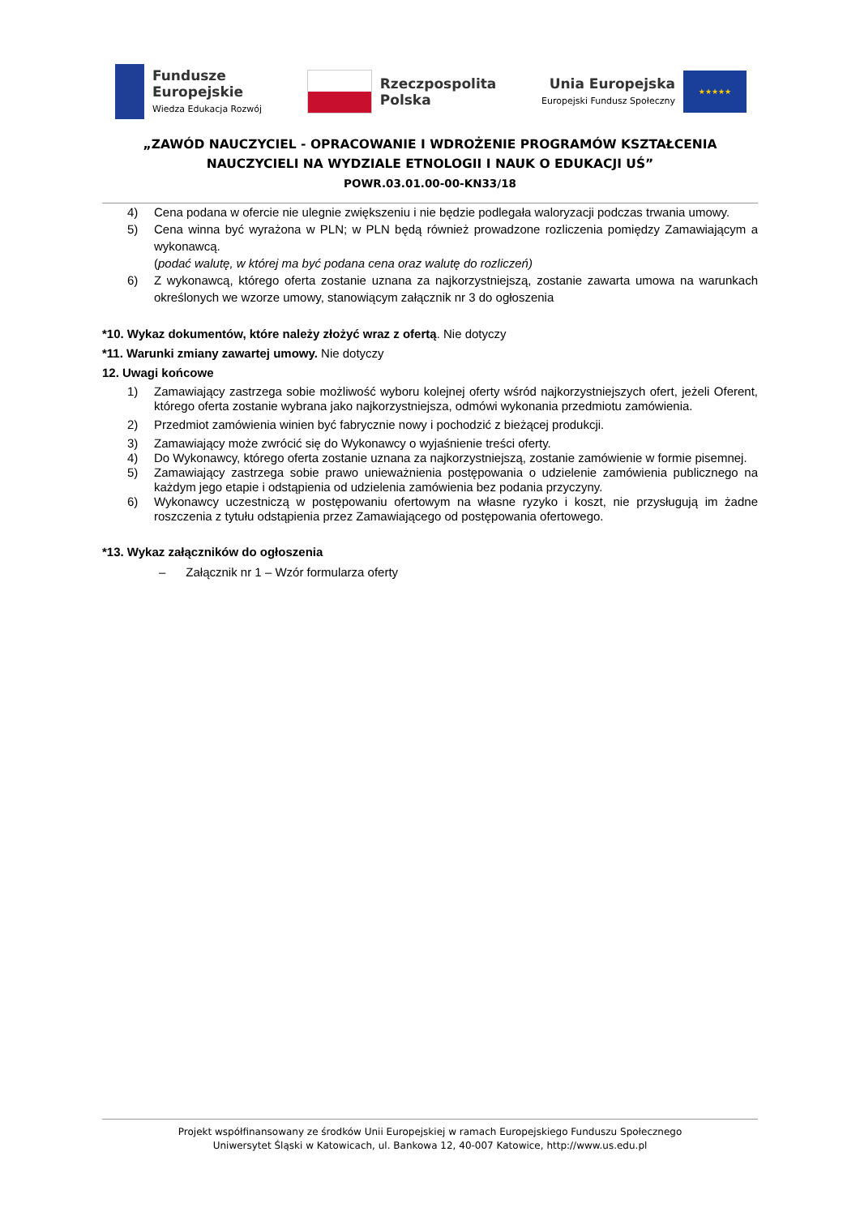Fundusze
Europejskie
Wiedza Edukacja Rozwój
Rzeczpospolita
Polska
Unia Europejska
Europejski Fundusz Społeczny
★★★★★
„ZAWÓD NAUCZYCIEL - OPRACOWANIE I WDROŻENIE PROGRAMÓW KSZTAŁCENIA
NAUCZYCIELI NA WYDZIALE ETNOLOGII I NAUK O EDUKACJI UŚ”
POWR.03.01.00-00-KN33/18
4) Cena podana w ofercie nie ulegnie zwiększeniu i nie będzie podlegała waloryzacji podczas trwania umowy.
5) Cena winna być wyrażona w PLN; w PLN będą również prowadzone rozliczenia pomiędzy Zamawiającym a wykonawcą.
(podać walutę, w której ma być podana cena oraz walutę do rozliczeń)
6) Z wykonawcą, którego oferta zostanie uznana za najkorzystniejszą, zostanie zawarta umowa na warunkach określonych we wzorze umowy, stanowiącym załącznik nr 3 do ogłoszenia
*10. Wykaz dokumentów, które należy złożyć wraz z ofertą. Nie dotyczy
*11. Warunki zmiany zawartej umowy. Nie dotyczy
12. Uwagi końcowe
1) Zamawiający zastrzega sobie możliwość wyboru kolejnej oferty wśród najkorzystniejszych ofert, jeżeli Oferent, którego oferta zostanie wybrana jako najkorzystniejsza, odmówi wykonania przedmiotu zamówienia.
2) Przedmiot zamówienia winien być fabrycznie nowy i pochodzić z bieżącej produkcji.
3) Zamawiający może zwrócić się do Wykonawcy o wyjaśnienie treści oferty.
4) Do Wykonawcy, którego oferta zostanie uznana za najkorzystniejszą, zostanie zamówienie w formie pisemnej.
5) Zamawiający zastrzega sobie prawo unieważnienia postępowania o udzielenie zamówienia publicznego na każdym jego etapie i odstąpienia od udzielenia zamówienia bez podania przyczyny.
6) Wykonawcy uczestniczą w postępowaniu ofertowym na własne ryzyko i koszt, nie przysługują im żadne roszczenia z tytułu odstąpienia przez Zamawiającego od postępowania ofertowego.
*13. Wykaz załączników do ogłoszenia
– Załącznik nr 1 – Wzór formularza oferty
Projekt współfinansowany ze środków Unii Europejskiej w ramach Europejskiego Funduszu Społecznego
Uniwersytet Śląski w Katowicach, ul. Bankowa 12, 40-007 Katowice, http://www.us.edu.pl